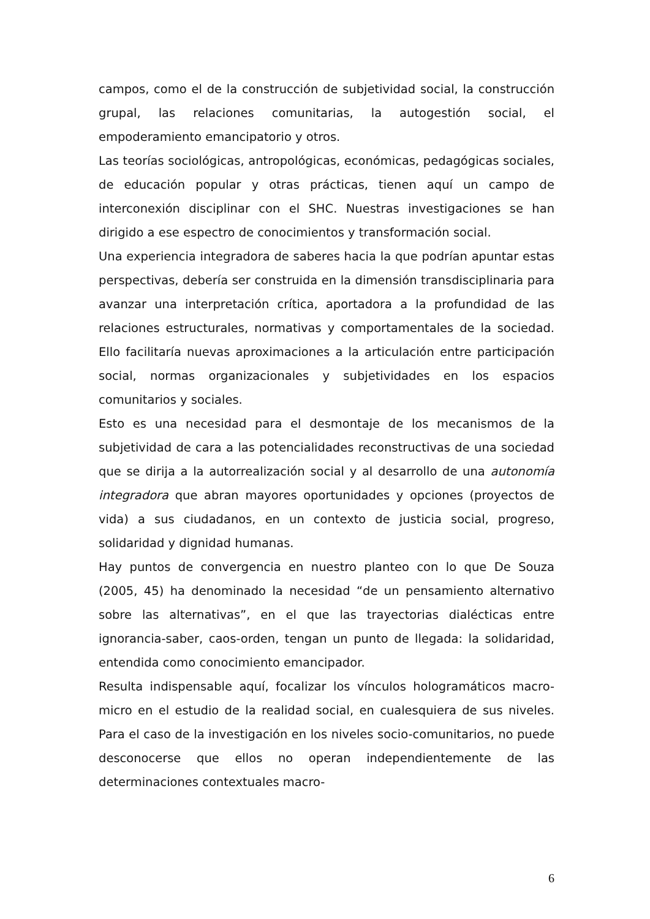campos, como el de la construcción de subjetividad social, la construcción grupal, las relaciones comunitarias, la autogestión social, el empoderamiento emancipatorio y otros.
Las teorías sociológicas, antropológicas, económicas, pedagógicas sociales, de educación popular y otras prácticas, tienen aquí un campo de interconexión disciplinar con el SHC. Nuestras investigaciones se han dirigido a ese espectro de conocimientos y transformación social.
Una experiencia integradora de saberes hacia la que podrían apuntar estas perspectivas, debería ser construida en la dimensión transdisciplinaria para avanzar una interpretación crítica, aportadora a la profundidad de las relaciones estructurales, normativas y comportamentales de la sociedad. Ello facilitaría nuevas aproximaciones a la articulación entre participación social, normas organizacionales y subjetividades en los espacios comunitarios y sociales.
Esto es una necesidad para el desmontaje de los mecanismos de la subjetividad de cara a las potencialidades reconstructivas de una sociedad que se dirija a la autorrealización social y al desarrollo de una autonomía integradora que abran mayores oportunidades y opciones (proyectos de vida) a sus ciudadanos, en un contexto de justicia social, progreso, solidaridad y dignidad humanas.
Hay puntos de convergencia en nuestro planteo con lo que De Souza (2005, 45) ha denominado la necesidad “de un pensamiento alternativo sobre las alternativas”, en el que las trayectorias dialécticas entre ignorancia-saber, caos-orden, tengan un punto de llegada: la solidaridad, entendida como conocimiento emancipador.
Resulta indispensable aquí, focalizar los vínculos hologramáticos macro-micro en el estudio de la realidad social, en cualesquiera de sus niveles. Para el caso de la investigación en los niveles socio-comunitarios, no puede desconocerse que ellos no operan independientemente de las determinaciones contextuales macro-
6